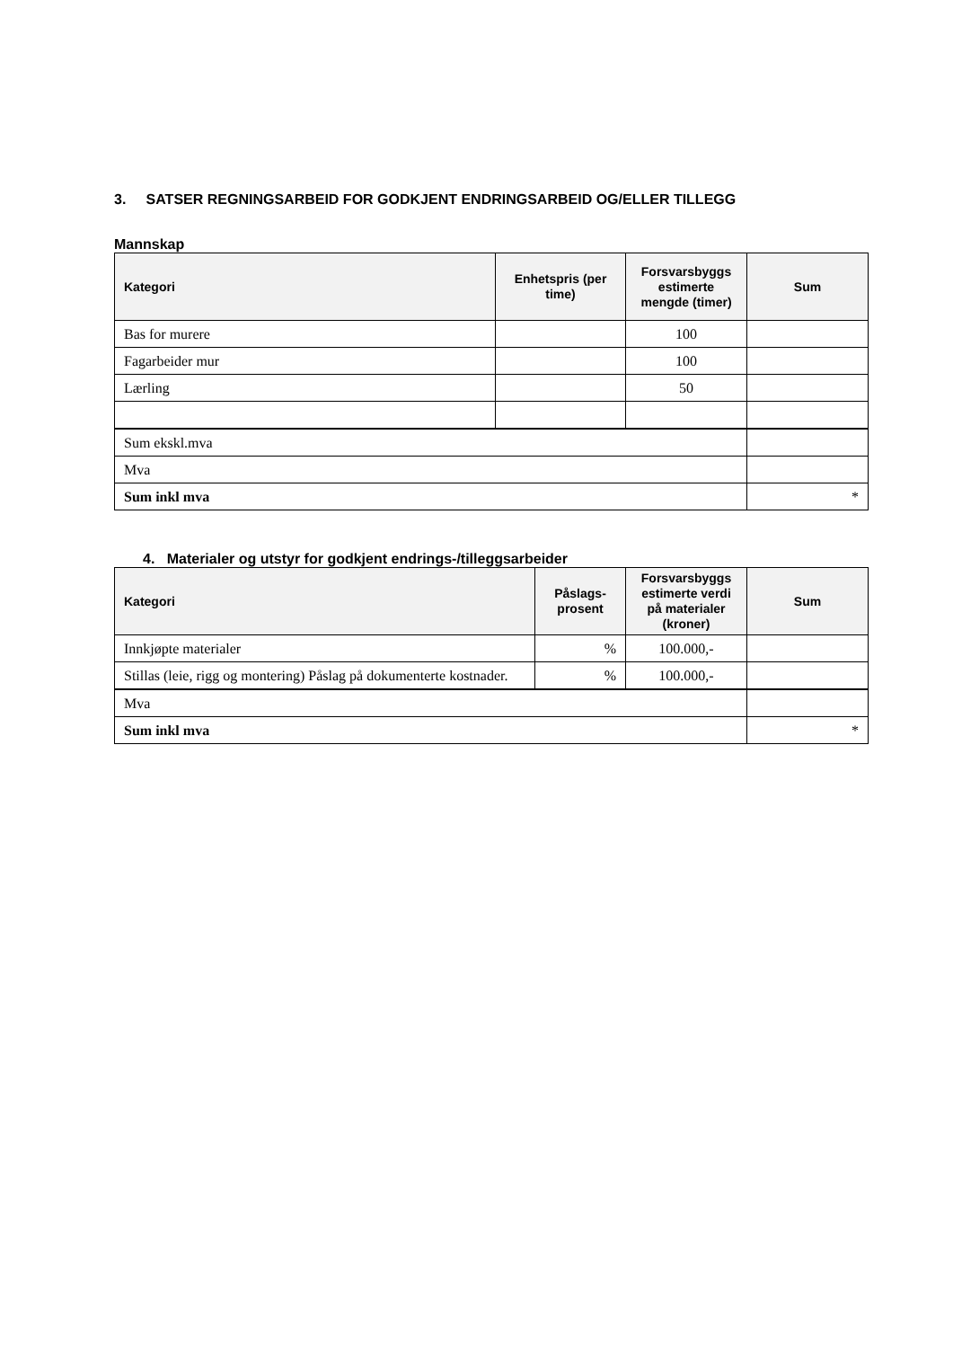3. SATSER REGNINGSARBEID FOR GODKJENT ENDRINGSARBEID OG/ELLER TILLEGG
Mannskap
| Kategori | Enhetspris (per time) | Forsvarsbyggs estimerte mengde (timer) | Sum |
| --- | --- | --- | --- |
| Bas for murere | | 100 | |
| Fagarbeider mur | | 100 | |
| Lærling | | 50 | |
| Sum ekskl.mva | | | |
| Mva | | | |
| Sum inkl mva | | | * |
4. Materialer og utstyr for godkjent endrings-/tilleggsarbeider
| Kategori | Påslags-prosent | Forsvarsbyggs estimerte verdi på materialer (kroner) | Sum |
| --- | --- | --- | --- |
| Innkjøpte materialer | % | 100.000,- | |
| Stillas (leie, rigg og montering) Påslag på dokumenterte kostnader. | % | 100.000,- | |
| Mva | | | |
| Sum inkl mva | | | * |